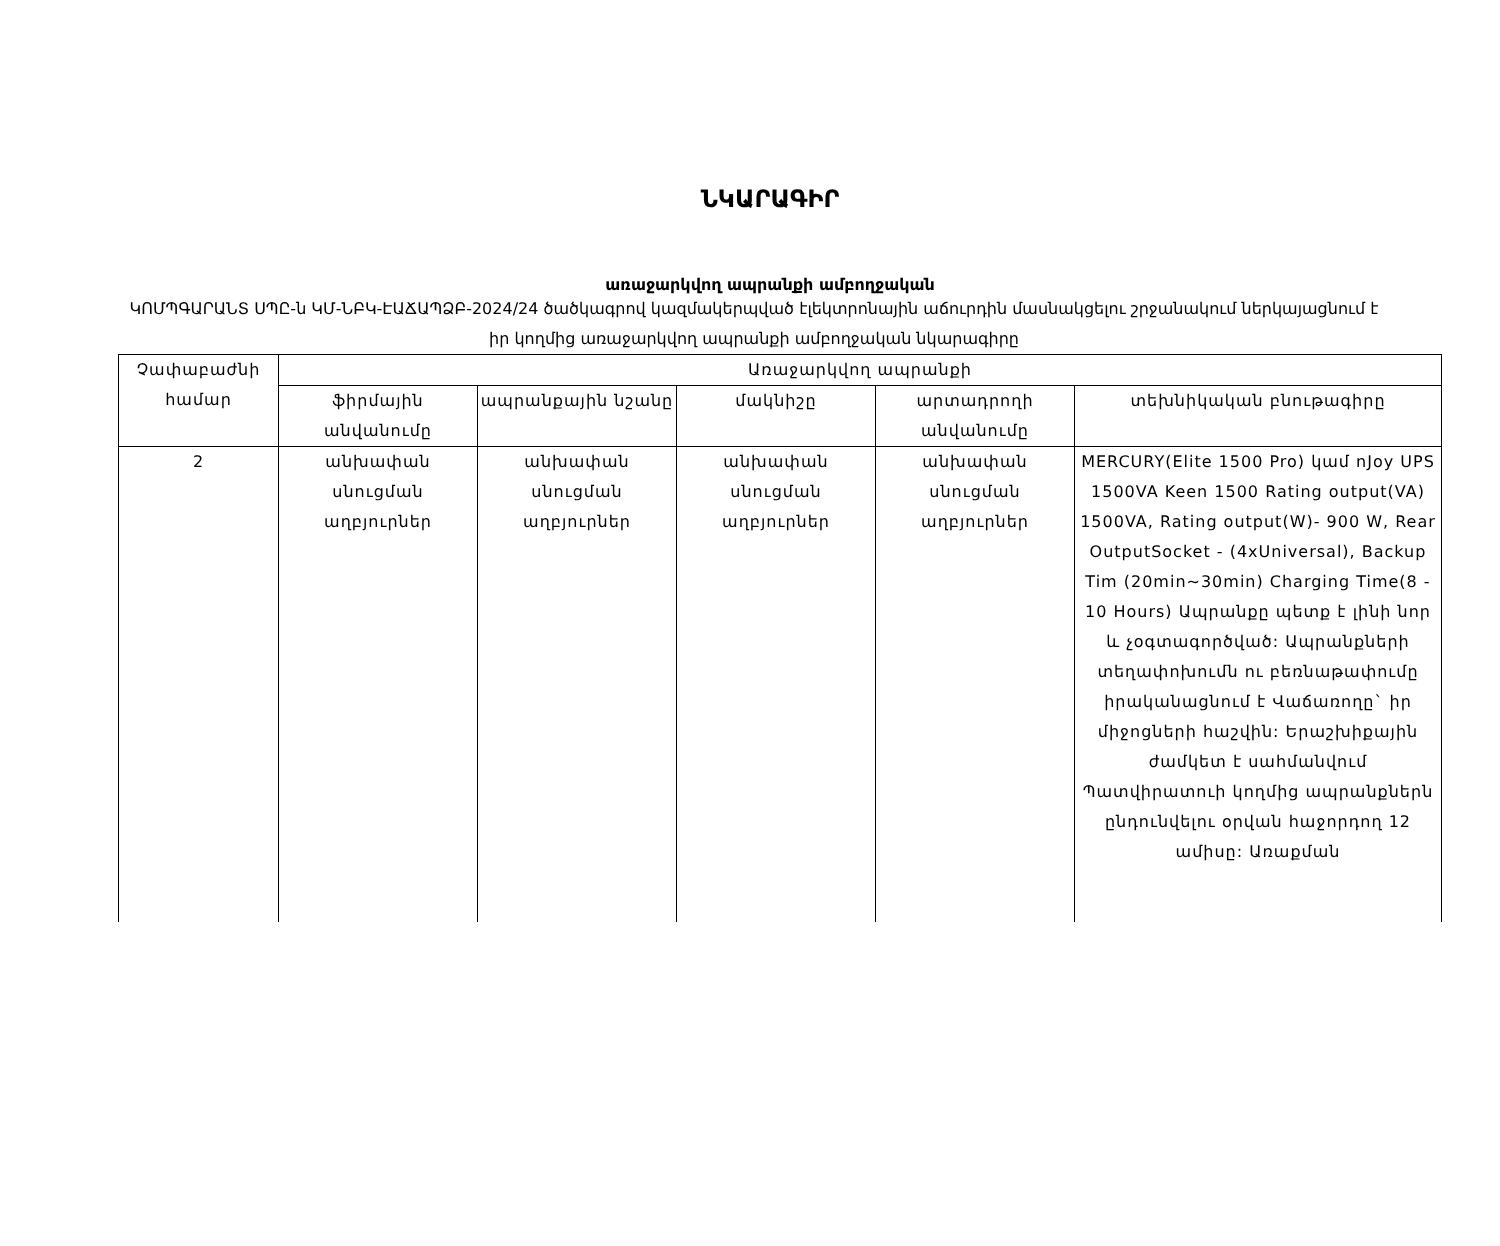ՆԿԱՐԱԳԻՐ
առաջարկվող ապրանքի ամբողջական
ԿՈՄՊԳԱՐԱՆՏ ՍՊԸ-ն ԿՄ-ՆԲԿ-ԷԱՃԱՊՁԲ-2024/24 ծածկագրով կազմակերպված էլեկտրոնային աճուրդին մասնակցելու շրջանակում ներկայացնում է իր կողմից առաջարկվող ապրանքի ամբողջական նկարագիրը
| Չափաբաժնի համար | Առաջարկվող ապրանքի | | | | |
| --- | --- | --- | --- | --- | --- |
| | ֆիրմային անվանումը | ապրանքային նշանը | մակնիշը | արտադրողի անվանումը | տեխնիկական բնութագիրը |
| 2 | անխափան սնուցման աղբյուրներ | անխափան սնուցման աղբյուրներ | անխափան սնուցման աղբյուրներ | անխափան սնուցման աղբյուրներ | MERCURY(Elite 1500 Pro) կամ nJoy UPS 1500VA Keen 1500 Rating output(VA) 1500VA, Rating output(W)- 900 W, Rear OutputSocket - (4xUniversal), Backup Tim (20min~30min) Charging Time(8 - 10 Hours) Ապրանքը պետք է լինի նոր և չօգտագործված: Ապրանքների տեղափոխումն ու բեռնաթափումը իրականացնում է Վաճառողը` իր միջոցների հաշվին: Երաշխիքային ժամկետ է սահմանվում Պատվիրատուի կողմից ապրանքներն ընդունվելու օրվան հաջորդող 12 ամիսը: Առաքման |